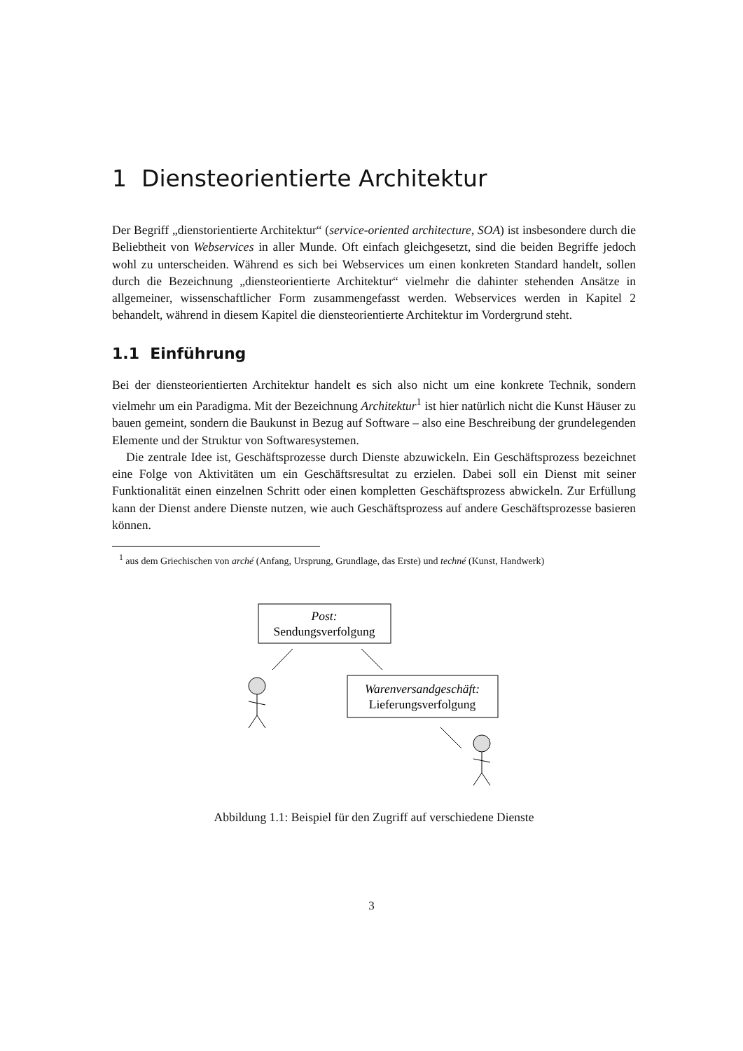1 Diensteorientierte Architektur
Der Begriff „dienstorientierte Architektur“ (service-oriented architecture, SOA) ist insbesondere durch die Beliebtheit von Webservices in aller Munde. Oft einfach gleichgesetzt, sind die beiden Begriffe jedoch wohl zu unterscheiden. Während es sich bei Webservices um einen konkreten Standard handelt, sollen durch die Bezeichnung „diensteorientierte Architektur“ vielmehr die dahinter stehenden Ansätze in allgemeiner, wissenschaftlicher Form zusammengefasst werden. Webservices werden in Kapitel 2 behandelt, während in diesem Kapitel die diensteorientierte Architektur im Vordergrund steht.
1.1 Einführung
Bei der diensteorientierten Architektur handelt es sich also nicht um eine konkrete Technik, sondern vielmehr um ein Paradigma. Mit der Bezeichnung Architektur<sup>1</sup> ist hier natürlich nicht die Kunst Häuser zu bauen gemeint, sondern die Baukunst in Bezug auf Software – also eine Beschreibung der grundelegenden Elemente und der Struktur von Softwaresystemen.
Die zentrale Idee ist, Geschäftsprozesse durch Dienste abzuwickeln. Ein Geschäftsprozess bezeichnet eine Folge von Aktivitäten um ein Geschäftsresultat zu erzielen. Dabei soll ein Dienst mit seiner Funktionalität einen einzelnen Schritt oder einen kompletten Geschäftsprozess abwickeln. Zur Erfüllung kann der Dienst andere Dienste nutzen, wie auch Geschäftsprozess auf andere Geschäftsprozesse basieren können.
<sup>1</sup> aus dem Griechischen von arché (Anfang, Ursprung, Grundlage, das Erste) und techné (Kunst, Handwerk)
Post:
Sendungsverfolgung
Warenversandgeschäft:
Lieferungsverfolgung
Abbildung 1.1: Beispiel für den Zugriff auf verschiedene Dienste
3